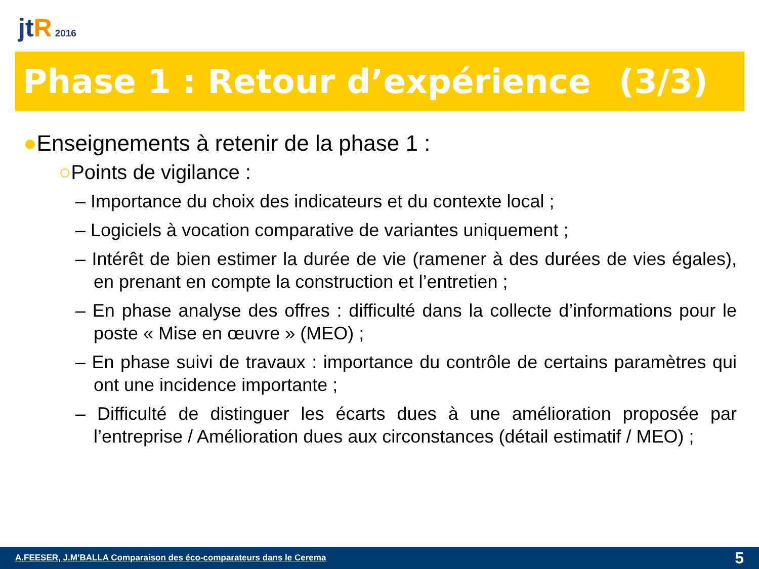jt R 2016
Phase 1 : Retour d’expérience (3/3)
●Enseignements à retenir de la phase 1 :
○Points de vigilance :
– Importance du choix des indicateurs et du contexte local ;
– Logiciels à vocation comparative de variantes uniquement ;
– Intérêt de bien estimer la durée de vie (ramener à des durées de vies égales), en prenant en compte la construction et l’entretien ;
– En phase analyse des offres : difficulté dans la collecte d’informations pour le poste « Mise en œuvre » (MEO) ;
– En phase suivi de travaux : importance du contrôle de certains paramètres qui ont une incidence importante ;
– Difficulté de distinguer les écarts dues à une amélioration proposée par l’entreprise / Amélioration dues aux circonstances (détail estimatif / MEO) ;
A.FEESER, J.M’BALLA Comparaison des éco-comparateurs dans le Cerema 5